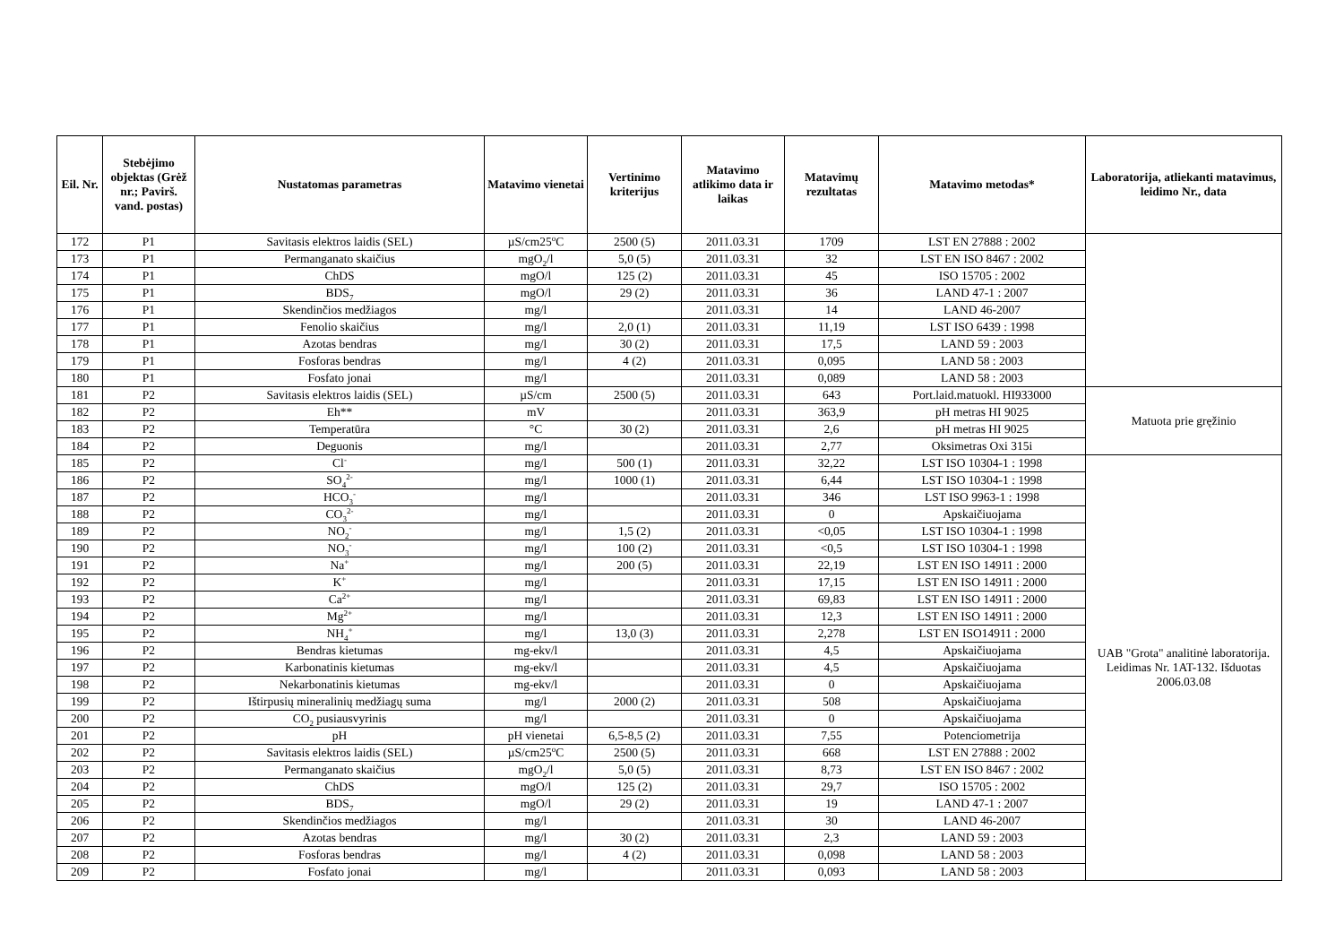| Eil. Nr. | Stebėjimo objektas (Grėž nr.; Pavirš. vand. postas) | Nustatomas parametras | Matavimo vienetai | Vertinimo kriterijus | Matavimo atlikimo data ir laikas | Matavimų rezultatas | Matavimo metodas* | Laboratorija, atliekanti matavimus, leidimo Nr., data |
| --- | --- | --- | --- | --- | --- | --- | --- | --- |
| 172 | P1 | Savitasis elektros laidis (SEL) | µS/cm25<sup>o</sup>C | 2500 (5) | 2011.03.31 | 1709 | LST EN 27888 : 2002 | |
| 173 | P1 | Permanganato skaičius | mgO<sub>2</sub>/l | 5,0 (5) | 2011.03.31 | 32 | LST EN ISO 8467 : 2002 | |
| 174 | P1 | ChDS | mgO/l | 125 (2) | 2011.03.31 | 45 | ISO 15705 : 2002 | |
| 175 | P1 | BDS<sub>7</sub> | mgO/l | 29 (2) | 2011.03.31 | 36 | LAND 47-1 : 2007 | |
| 176 | P1 | Skendinčios medžiagos | mg/l | | 2011.03.31 | 14 | LAND 46-2007 | |
| 177 | P1 | Fenolio skaičius | mg/l | 2,0 (1) | 2011.03.31 | 11,19 | LST ISO 6439 : 1998 | |
| 178 | P1 | Azotas bendras | mg/l | 30 (2) | 2011.03.31 | 17,5 | LAND 59 : 2003 | |
| 179 | P1 | Fosforas bendras | mg/l | 4 (2) | 2011.03.31 | 0,095 | LAND 58 : 2003 | |
| 180 | P1 | Fosfato jonai | mg/l | | 2011.03.31 | 0,089 | LAND 58 : 2003 | |
| 181 | P2 | Savitasis elektros laidis (SEL) | µS/cm | 2500 (5) | 2011.03.31 | 643 | Port.laid.matuokl. HI933000 | Matuota prie gręžinio |
| 182 | P2 | Eh** | mV | | 2011.03.31 | 363,9 | pH metras HI 9025 | |
| 183 | P2 | Temperatūra | °C | 30 (2) | 2011.03.31 | 2,6 | pH metras HI 9025 | |
| 184 | P2 | Deguonis | mg/l | | 2011.03.31 | 2,77 | Oksimetras Oxi 315i | |
| 185 | P2 | Cl<sup>-</sup> | mg/l | 500 (1) | 2011.03.31 | 32,22 | LST ISO 10304-1 : 1998 | UAB "Grota" analitinė laboratorija. Leidimas Nr. 1AT-132. Išduotas 2006.03.08 |
| 186 | P2 | SO<sub>4</sub><sup>2-</sup> | mg/l | 1000 (1) | 2011.03.31 | 6,44 | LST ISO 10304-1 : 1998 | |
| 187 | P2 | HCO<sub>3</sub><sup>-</sup> | mg/l | | 2011.03.31 | 346 | LST ISO 9963-1 : 1998 | |
| 188 | P2 | CO<sub>3</sub><sup>2-</sup> | mg/l | | 2011.03.31 | 0 | Apskaičiuojama | |
| 189 | P2 | NO<sub>2</sub><sup>-</sup> | mg/l | 1,5 (2) | 2011.03.31 | <0,05 | LST ISO 10304-1 : 1998 | |
| 190 | P2 | NO<sub>3</sub><sup>-</sup> | mg/l | 100 (2) | 2011.03.31 | <0,5 | LST ISO 10304-1 : 1998 | |
| 191 | P2 | Na<sup>+</sup> | mg/l | 200 (5) | 2011.03.31 | 22,19 | LST EN ISO 14911 : 2000 | |
| 192 | P2 | K<sup>+</sup> | mg/l | | 2011.03.31 | 17,15 | LST EN ISO 14911 : 2000 | |
| 193 | P2 | Ca<sup>2+</sup> | mg/l | | 2011.03.31 | 69,83 | LST EN ISO 14911 : 2000 | |
| 194 | P2 | Mg<sup>2+</sup> | mg/l | | 2011.03.31 | 12,3 | LST EN ISO 14911 : 2000 | |
| 195 | P2 | NH<sub>4</sub><sup>+</sup> | mg/l | 13,0 (3) | 2011.03.31 | 2,278 | LST EN ISO14911 : 2000 | |
| 196 | P2 | Bendras kietumas | mg-ekv/l | | 2011.03.31 | 4,5 | Apskaičiuojama | |
| 197 | P2 | Karbonatinis kietumas | mg-ekv/l | | 2011.03.31 | 4,5 | Apskaičiuojama | |
| 198 | P2 | Nekarbonatinis kietumas | mg-ekv/l | | 2011.03.31 | 0 | Apskaičiuojama | |
| 199 | P2 | Ištirpusių mineralinių medžiagų suma | mg/l | 2000 (2) | 2011.03.31 | 508 | Apskaičiuojama | |
| 200 | P2 | CO<sub>2</sub> pusiausvyrinis | mg/l | | 2011.03.31 | 0 | Apskaičiuojama | |
| 201 | P2 | pH | pH vienetai | 6,5-8,5 (2) | 2011.03.31 | 7,55 | Potenciometrija | |
| 202 | P2 | Savitasis elektros laidis (SEL) | µS/cm25<sup>o</sup>C | 2500 (5) | 2011.03.31 | 668 | LST EN 27888 : 2002 | |
| 203 | P2 | Permanganato skaičius | mgO<sub>2</sub>/l | 5,0 (5) | 2011.03.31 | 8,73 | LST EN ISO 8467 : 2002 | |
| 204 | P2 | ChDS | mgO/l | 125 (2) | 2011.03.31 | 29,7 | ISO 15705 : 2002 | |
| 205 | P2 | BDS<sub>7</sub> | mgO/l | 29 (2) | 2011.03.31 | 19 | LAND 47-1 : 2007 | |
| 206 | P2 | Skendinčios medžiagos | mg/l | | 2011.03.31 | 30 | LAND 46-2007 | |
| 207 | P2 | Azotas bendras | mg/l | 30 (2) | 2011.03.31 | 2,3 | LAND 59 : 2003 | |
| 208 | P2 | Fosforas bendras | mg/l | 4 (2) | 2011.03.31 | 0,098 | LAND 58 : 2003 | |
| 209 | P2 | Fosfato jonai | mg/l | | 2011.03.31 | 0,093 | LAND 58 : 2003 | |